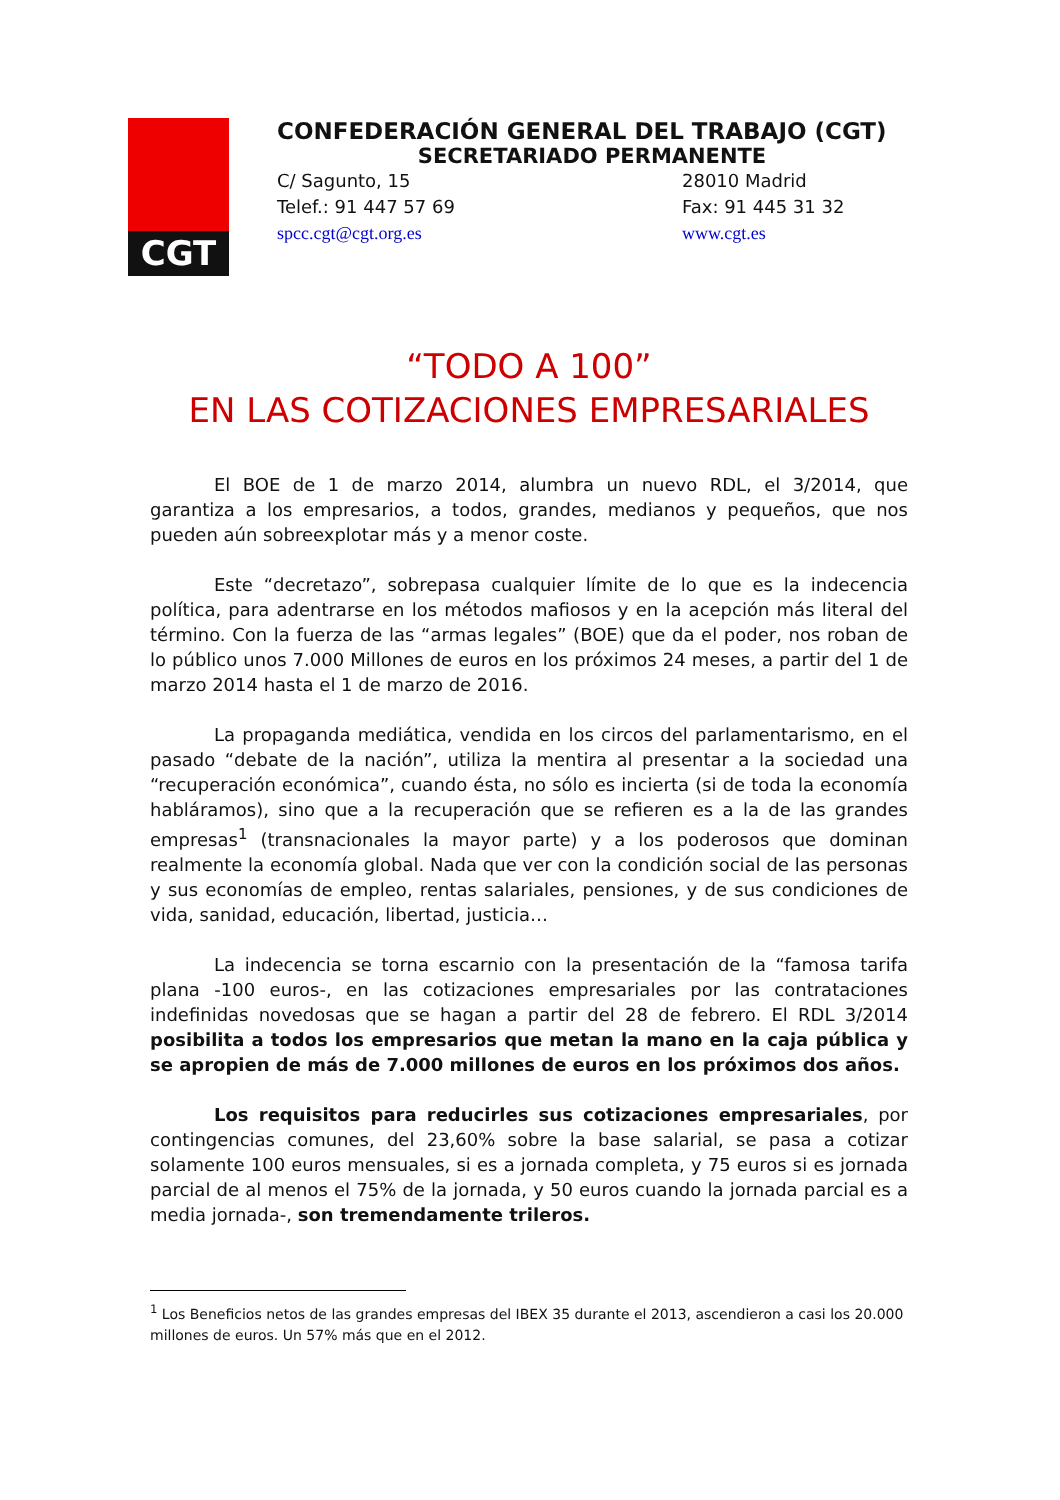CGT
CONFEDERACIÓN GENERAL DEL TRABAJO (CGT)
SECRETARIADO PERMANENTE
C/ Sagunto, 15 28010 Madrid
Telef.: 91 447 57 69 Fax: 91 445 31 32
spcc.cgt@cgt.org.es www.cgt.es
“TODO A 100”
EN LAS COTIZACIONES EMPRESARIALES
El BOE de 1 de marzo 2014, alumbra un nuevo RDL, el 3/2014, que garantiza a los empresarios, a todos, grandes, medianos y pequeños, que nos pueden aún sobreexplotar más y a menor coste.
Este “decretazo”, sobrepasa cualquier límite de lo que es la indecencia política, para adentrarse en los métodos mafiosos y en la acepción más literal del término. Con la fuerza de las “armas legales” (BOE) que da el poder, nos roban de lo público unos 7.000 Millones de euros en los próximos 24 meses, a partir del 1 de marzo 2014 hasta el 1 de marzo de 2016.
La propaganda mediática, vendida en los circos del parlamentarismo, en el pasado “debate de la nación”, utiliza la mentira al presentar a la sociedad una “recuperación económica”, cuando ésta, no sólo es incierta (si de toda la economía habláramos), sino que a la recuperación que se refieren es a la de las grandes empresas<sup>1</sup> (transnacionales la mayor parte) y a los poderosos que dominan realmente la economía global. Nada que ver con la condición social de las personas y sus economías de empleo, rentas salariales, pensiones, y de sus condiciones de vida, sanidad, educación, libertad, justicia…
La indecencia se torna escarnio con la presentación de la “famosa tarifa plana -100 euros-, en las cotizaciones empresariales por las contrataciones indefinidas novedosas que se hagan a partir del 28 de febrero. El RDL 3/2014 posibilita a todos los empresarios que metan la mano en la caja pública y se apropien de más de 7.000 millones de euros en los próximos dos años.
Los requisitos para reducirles sus cotizaciones empresariales, por contingencias comunes, del 23,60% sobre la base salarial, se pasa a cotizar solamente 100 euros mensuales, si es a jornada completa, y 75 euros si es jornada parcial de al menos el 75% de la jornada, y 50 euros cuando la jornada parcial es a media jornada-, son tremendamente trileros.
<sup>1</sup> Los Beneficios netos de las grandes empresas del IBEX 35 durante el 2013, ascendieron a casi los 20.000 millones de euros. Un 57% más que en el 2012.